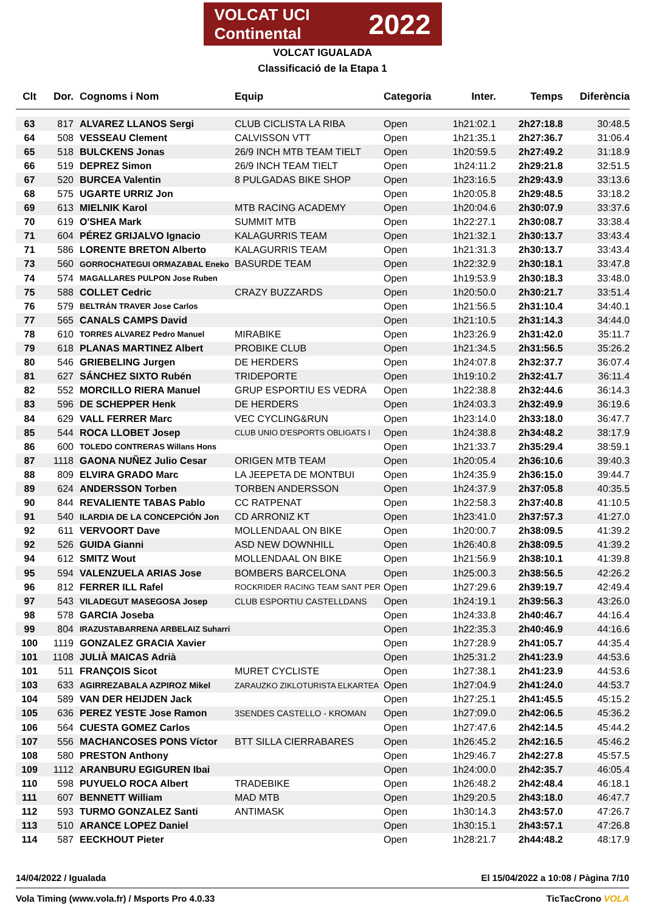VOLCAT UCI Continental 2022
VOLCAT IGUALADA
Classificació de la Etapa 1
| Clt | Dor. | Cognoms i Nom | Equip | Categoria | Inter. | Temps | Diferència |
| --- | --- | --- | --- | --- | --- | --- | --- |
| 63 | 817 | ALVAREZ LLANOS Sergi | CLUB CICLISTA LA RIBA | Open | 1h21:02.1 | 2h27:18.8 | 30:48.5 |
| 64 | 508 | VESSEAU Clement | CALVISSON VTT | Open | 1h21:35.1 | 2h27:36.7 | 31:06.4 |
| 65 | 518 | BULCKENS Jonas | 26/9 INCH MTB TEAM TIELT | Open | 1h20:59.5 | 2h27:49.2 | 31:18.9 |
| 66 | 519 | DEPREZ Simon | 26/9 INCH TEAM TIELT | Open | 1h24:11.2 | 2h29:21.8 | 32:51.5 |
| 67 | 520 | BURCEA Valentin | 8 PULGADAS BIKE SHOP | Open | 1h23:16.5 | 2h29:43.9 | 33:13.6 |
| 68 | 575 | UGARTE URRIZ Jon | | Open | 1h20:05.8 | 2h29:48.5 | 33:18.2 |
| 69 | 613 | MIELNIK Karol | MTB RACING ACADEMY | Open | 1h20:04.6 | 2h30:07.9 | 33:37.6 |
| 70 | 619 | O'SHEA Mark | SUMMIT MTB | Open | 1h22:27.1 | 2h30:08.7 | 33:38.4 |
| 71 | 604 | PÉREZ GRIJALVO Ignacio | KALAGURRIS TEAM | Open | 1h21:32.1 | 2h30:13.7 | 33:43.4 |
| 71 | 586 | LORENTE BRETON Alberto | KALAGURRIS TEAM | Open | 1h21:31.3 | 2h30:13.7 | 33:43.4 |
| 73 | 560 | GORROCHATEGUI ORMAZABAL Eneko | BASURDE TEAM | Open | 1h22:32.9 | 2h30:18.1 | 33:47.8 |
| 74 | 574 | MAGALLARES PULPON Jose Ruben | | Open | 1h19:53.9 | 2h30:18.3 | 33:48.0 |
| 75 | 588 | COLLET Cedric | CRAZY BUZZARDS | Open | 1h20:50.0 | 2h30:21.7 | 33:51.4 |
| 76 | 579 | BELTRÁN TRAVER Jose Carlos | | Open | 1h21:56.5 | 2h31:10.4 | 34:40.1 |
| 77 | 565 | CANALS CAMPS David | | Open | 1h21:10.5 | 2h31:14.3 | 34:44.0 |
| 78 | 610 | TORRES ALVAREZ Pedro Manuel | MIRABIKE | Open | 1h23:26.9 | 2h31:42.0 | 35:11.7 |
| 79 | 618 | PLANAS MARTINEZ Albert | PROBIKE CLUB | Open | 1h21:34.5 | 2h31:56.5 | 35:26.2 |
| 80 | 546 | GRIEBELING Jurgen | DE HERDERS | Open | 1h24:07.8 | 2h32:37.7 | 36:07.4 |
| 81 | 627 | SÁNCHEZ SIXTO Rubén | TRIDEPORTE | Open | 1h19:10.2 | 2h32:41.7 | 36:11.4 |
| 82 | 552 | MORCILLO RIERA Manuel | GRUP ESPORTIU ES VEDRA | Open | 1h22:38.8 | 2h32:44.6 | 36:14.3 |
| 83 | 596 | DE SCHEPPER Henk | DE HERDERS | Open | 1h24:03.3 | 2h32:49.9 | 36:19.6 |
| 84 | 629 | VALL FERRER Marc | VEC CYCLING&RUN | Open | 1h23:14.0 | 2h33:18.0 | 36:47.7 |
| 85 | 544 | ROCA LLOBET Josep | CLUB UNIO D'ESPORTS OBLIGATS I | Open | 1h24:38.8 | 2h34:48.2 | 38:17.9 |
| 86 | 600 | TOLEDO CONTRERAS Willans Hons | | Open | 1h21:33.7 | 2h35:29.4 | 38:59.1 |
| 87 | 1118 | GAONA NUÑEZ Julio Cesar | ORIGEN MTB TEAM | Open | 1h20:05.4 | 2h36:10.6 | 39:40.3 |
| 88 | 809 | ELVIRA GRADO Marc | LA JEEPETA DE MONTBUI | Open | 1h24:35.9 | 2h36:15.0 | 39:44.7 |
| 89 | 624 | ANDERSSON Torben | TORBEN ANDERSSON | Open | 1h24:37.9 | 2h37:05.8 | 40:35.5 |
| 90 | 844 | REVALIENTE TABAS Pablo | CC RATPENAT | Open | 1h22:58.3 | 2h37:40.8 | 41:10.5 |
| 91 | 540 | ILARDIA DE LA CONCEPCIÓN Jon | CD ARRONIZ KT | Open | 1h23:41.0 | 2h37:57.3 | 41:27.0 |
| 92 | 611 | VERVOORT Dave | MOLLENDAAL ON BIKE | Open | 1h20:00.7 | 2h38:09.5 | 41:39.2 |
| 92 | 526 | GUIDA Gianni | ASD NEW DOWNHILL | Open | 1h26:40.8 | 2h38:09.5 | 41:39.2 |
| 94 | 612 | SMITZ Wout | MOLLENDAAL ON BIKE | Open | 1h21:56.9 | 2h38:10.1 | 41:39.8 |
| 95 | 594 | VALENZUELA ARIAS Jose | BOMBERS BARCELONA | Open | 1h25:00.3 | 2h38:56.5 | 42:26.2 |
| 96 | 812 | FERRER ILL Rafel | ROCKRIDER RACING TEAM SANT PER | Open | 1h27:29.6 | 2h39:19.7 | 42:49.4 |
| 97 | 543 | VILADEGUT MASEGOSA Josep | CLUB ESPORTIU CASTELLDANS | Open | 1h24:19.1 | 2h39:56.3 | 43:26.0 |
| 98 | 578 | GARCIA Joseba | | Open | 1h24:33.8 | 2h40:46.7 | 44:16.4 |
| 99 | 804 | IRAZUSTABARRENA ARBELAIZ Suharri | | Open | 1h22:35.3 | 2h40:46.9 | 44:16.6 |
| 100 | 1119 | GONZALEZ GRACIA Xavier | | Open | 1h27:28.9 | 2h41:05.7 | 44:35.4 |
| 101 | 1108 | JULIÀ MAICAS Adrià | | Open | 1h25:31.2 | 2h41:23.9 | 44:53.6 |
| 101 | 511 | FRANÇOIS Sicot | MURET CYCLISTE | Open | 1h27:38.1 | 2h41:23.9 | 44:53.6 |
| 103 | 633 | AGIRREZABALA AZPIROZ Mikel | ZARAUZKO ZIKLOTURISTA ELKARTEA | Open | 1h27:04.9 | 2h41:24.0 | 44:53.7 |
| 104 | 589 | VAN DER HEIJDEN Jack | | Open | 1h27:25.1 | 2h41:45.5 | 45:15.2 |
| 105 | 636 | PEREZ YESTE Jose Ramon | 3SENDES CASTELLO - KROMAN | Open | 1h27:09.0 | 2h42:06.5 | 45:36.2 |
| 106 | 564 | CUESTA GOMEZ Carlos | | Open | 1h27:47.6 | 2h42:14.5 | 45:44.2 |
| 107 | 556 | MACHANCOSES PONS Víctor | BTT SILLA CIERRABARES | Open | 1h26:45.2 | 2h42:16.5 | 45:46.2 |
| 108 | 580 | PRESTON Anthony | | Open | 1h29:46.7 | 2h42:27.8 | 45:57.5 |
| 109 | 1112 | ARANBURU EGIGUREN Ibai | | Open | 1h24:00.0 | 2h42:35.7 | 46:05.4 |
| 110 | 598 | PUYUELO ROCA Albert | TRADEBIKE | Open | 1h26:48.2 | 2h42:48.4 | 46:18.1 |
| 111 | 607 | BENNETT William | MAD MTB | Open | 1h29:20.5 | 2h43:18.0 | 46:47.7 |
| 112 | 593 | TURMO GONZALEZ Santi | ANTIMASK | Open | 1h30:14.3 | 2h43:57.0 | 47:26.7 |
| 113 | 510 | ARANCE LOPEZ Daniel | | Open | 1h30:15.1 | 2h43:57.1 | 47:26.8 |
| 114 | 587 | EECKHOUT Pieter | | Open | 1h28:21.7 | 2h44:48.2 | 48:17.9 |
14/04/2022 / Igualada El 15/04/2022 a 10:08 / Pàgina 7/10
Vola Timing (www.vola.fr) / Msports Pro 4.0.33 TicTacCrono VOLA